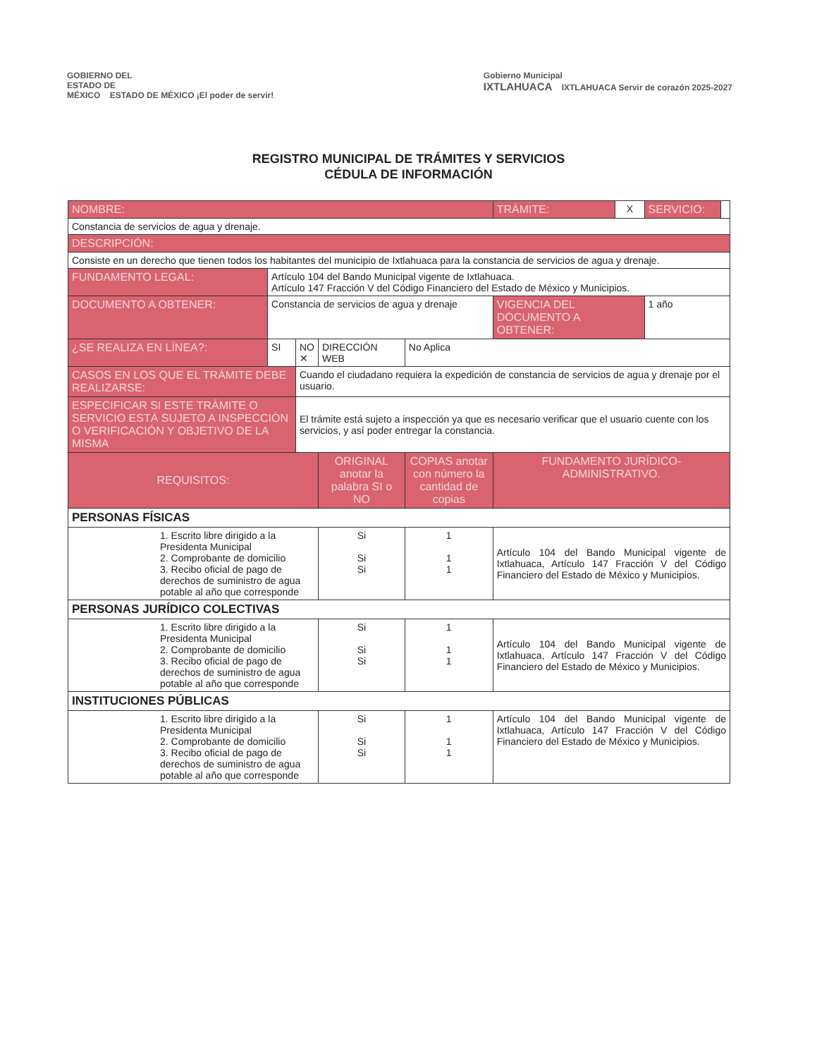GOBIERNO DEL
ESTADO DE
MÉXICO ESTADO DE MÉXICO ¡El poder de servir!
Gobierno Municipal
IXTLAHUACA IXTLAHUACA Servir de corazón 2025-2027
REGISTRO MUNICIPAL DE TRÁMITES Y SERVICIOS
CÉDULA DE INFORMACIÓN
| NOMBRE: | | | | | | TRÁMITE: | X | SERVICIO: | |
| Constancia de servicios de agua y drenaje. | | | | | | | | | |
| DESCRIPCIÓN: | | | | | | | | | |
| Consiste en un derecho que tienen todos los habitantes del municipio de Ixtlahuaca para la constancia de servicios de agua y drenaje. | | | | | | | | | |
| FUNDAMENTO LEGAL: | Artículo 104 del Bando Municipal vigente de Ixtlahuaca. Artículo 147 Fracción V del Código Financiero del Estado de México y Municipios. | | | | | | | | |
| DOCUMENTO A OBTENER: | Constancia de servicios de agua y drenaje | | | | | VIGENCIA DEL DOCUMENTO A OBTENER: | | 1 año | |
| ¿SE REALIZA EN LÍNEA?: | SI | NO ✕ | DIRECCIÓN WEB | | No Aplica | | | | |
| CASOS EN LOS QUE EL TRÁMITE DEBE REALIZARSE: | | Cuando el ciudadano requiera la expedición de constancia de servicios de agua y drenaje por el usuario. | | | | | | | |
| ESPECIFICAR SI ESTE TRÁMITE O SERVICIO ESTÁ SUJETO A INSPECCIÓN O VERIFICACIÓN Y OBJETIVO DE LA MISMA | | El trámite está sujeto a inspección ya que es necesario verificar que el usuario cuente con los servicios, y así poder entregar la constancia. | | | | | | | |
| REQUISITOS: | | | | ORIGINAL anotar la palabra SI o NO | COPIAS anotar con número la cantidad de copias | FUNDAMENTO JURÍDICO-ADMINISTRATIVO. | | | |
| PERSONAS FÍSICAS | | | | | | | | | |
| 1. Escrito libre dirigido a la Presidenta Municipal 2. Comprobante de domicilio 3. Recibo oficial de pago de derechos de suministro de agua potable al año que corresponde | | | | Si Si Si | 1 1 1 | Artículo 104 del Bando Municipal vigente de Ixtlahuaca, Artículo 147 Fracción V del Código Financiero del Estado de México y Municipios. | | | |
| PERSONAS JURÍDICO COLECTIVAS | | | | | | | | | |
| 1. Escrito libre dirigido a la Presidenta Municipal 2. Comprobante de domicilio 3. Recibo oficial de pago de derechos de suministro de agua potable al año que corresponde | | | | Si Si Si | 1 1 1 | Artículo 104 del Bando Municipal vigente de Ixtlahuaca, Artículo 147 Fracción V del Código Financiero del Estado de México y Municipios. | | | |
| INSTITUCIONES PÚBLICAS | | | | | | | | | |
| 1. Escrito libre dirigido a la Presidenta Municipal 2. Comprobante de domicilio 3. Recibo oficial de pago de derechos de suministro de agua potable al año que corresponde | | | | Si Si Si | 1 1 1 | Artículo 104 del Bando Municipal vigente de Ixtlahuaca, Artículo 147 Fracción V del Código Financiero del Estado de México y Municipios. | | | |